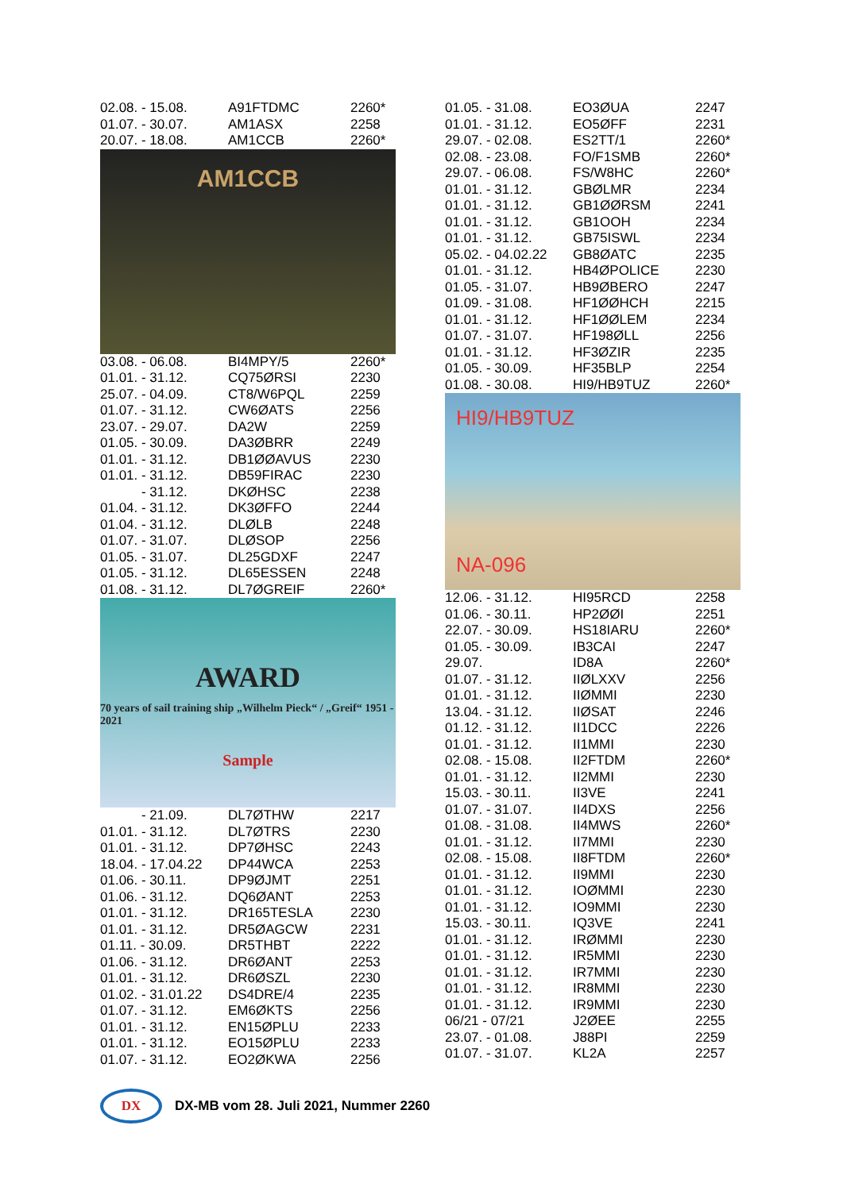| 02.08. - 15.08. | A91FTDMC | 2260* |
| 01.07. - 30.07. | AM1ASX | 2258 |
| 20.07. - 18.08. | AM1CCB | 2260* |
AM1CCB
| 03.08. - 06.08. | BI4MPY/5 | 2260* |
| 01.01. - 31.12. | CQ75ØRSI | 2230 |
| 25.07. - 04.09. | CT8/W6PQL | 2259 |
| 01.07. - 31.12. | CW6ØATS | 2256 |
| 23.07. - 29.07. | DA2W | 2259 |
| 01.05. - 30.09. | DA3ØBRR | 2249 |
| 01.01. - 31.12. | DB1ØØAVUS | 2230 |
| 01.01. - 31.12. | DB59FIRAC | 2230 |
| - 31.12. | DKØHSC | 2238 |
| 01.04. - 31.12. | DK3ØFFO | 2244 |
| 01.04. - 31.12. | DLØLB | 2248 |
| 01.07. - 31.07. | DLØSOP | 2256 |
| 01.05. - 31.07. | DL25GDXF | 2247 |
| 01.05. - 31.12. | DL65ESSEN | 2248 |
| 01.08. - 31.12. | DL7ØGREIF | 2260* |
AWARD
70 years of sail training ship „Wilhelm Pieck“ / „Greif“ 1951 - 2021
Sample
| - 21.09. | DL7ØTHW | 2217 |
| 01.01. - 31.12. | DL7ØTRS | 2230 |
| 01.01. - 31.12. | DP7ØHSC | 2243 |
| 18.04. - 17.04.22 | DP44WCA | 2253 |
| 01.06. - 30.11. | DP9ØJMT | 2251 |
| 01.06. - 31.12. | DQ6ØANT | 2253 |
| 01.01. - 31.12. | DR165TESLA | 2230 |
| 01.01. - 31.12. | DR5ØAGCW | 2231 |
| 01.11. - 30.09. | DR5THBT | 2222 |
| 01.06. - 31.12. | DR6ØANT | 2253 |
| 01.01. - 31.12. | DR6ØSZL | 2230 |
| 01.02. - 31.01.22 | DS4DRE/4 | 2235 |
| 01.07. - 31.12. | EM6ØKTS | 2256 |
| 01.01. - 31.12. | EN15ØPLU | 2233 |
| 01.01. - 31.12. | EO15ØPLU | 2233 |
| 01.07. - 31.12. | EO2ØKWA | 2256 |
| 01.05. - 31.08. | EO3ØUA | 2247 |
| 01.01. - 31.12. | EO5ØFF | 2231 |
| 29.07. - 02.08. | ES2TT/1 | 2260* |
| 02.08. - 23.08. | FO/F1SMB | 2260* |
| 29.07. - 06.08. | FS/W8HC | 2260* |
| 01.01. - 31.12. | GBØLMR | 2234 |
| 01.01. - 31.12. | GB1ØØRSM | 2241 |
| 01.01. - 31.12. | GB1OOH | 2234 |
| 01.01. - 31.12. | GB75ISWL | 2234 |
| 05.02. - 04.02.22 | GB8ØATC | 2235 |
| 01.01. - 31.12. | HB4ØPOLICE | 2230 |
| 01.05. - 31.07. | HB9ØBERO | 2247 |
| 01.09. - 31.08. | HF1ØØHCH | 2215 |
| 01.01. - 31.12. | HF1ØØLEM | 2234 |
| 01.07. - 31.07. | HF198ØLL | 2256 |
| 01.01. - 31.12. | HF3ØZIR | 2235 |
| 01.05. - 30.09. | HF35BLP | 2254 |
| 01.08. - 30.08. | HI9/HB9TUZ | 2260* |
HI9/HB9TUZ
NA-096
| 12.06. - 31.12. | HI95RCD | 2258 |
| 01.06. - 30.11. | HP2ØØI | 2251 |
| 22.07. - 30.09. | HS18IARU | 2260* |
| 01.05. - 30.09. | IB3CAI | 2247 |
| 29.07. | ID8A | 2260* |
| 01.07. - 31.12. | IIØLXXV | 2256 |
| 01.01. - 31.12. | IIØMMI | 2230 |
| 13.04. - 31.12. | IIØSAT | 2246 |
| 01.12. - 31.12. | II1DCC | 2226 |
| 01.01. - 31.12. | II1MMI | 2230 |
| 02.08. - 15.08. | II2FTDM | 2260* |
| 01.01. - 31.12. | II2MMI | 2230 |
| 15.03. - 30.11. | II3VE | 2241 |
| 01.07. - 31.07. | II4DXS | 2256 |
| 01.08. - 31.08. | II4MWS | 2260* |
| 01.01. - 31.12. | II7MMI | 2230 |
| 02.08. - 15.08. | II8FTDM | 2260* |
| 01.01. - 31.12. | II9MMI | 2230 |
| 01.01. - 31.12. | IOØMMI | 2230 |
| 01.01. - 31.12. | IO9MMI | 2230 |
| 15.03. - 30.11. | IQ3VE | 2241 |
| 01.01. - 31.12. | IRØMMI | 2230 |
| 01.01. - 31.12. | IR5MMI | 2230 |
| 01.01. - 31.12. | IR7MMI | 2230 |
| 01.01. - 31.12. | IR8MMI | 2230 |
| 01.01. - 31.12. | IR9MMI | 2230 |
| 06/21 - 07/21 | J2ØEE | 2255 |
| 23.07. - 01.08. | J88PI | 2259 |
| 01.07. - 31.07. | KL2A | 2257 |
DX
DX-MB vom 28. Juli 2021, Nummer 2260